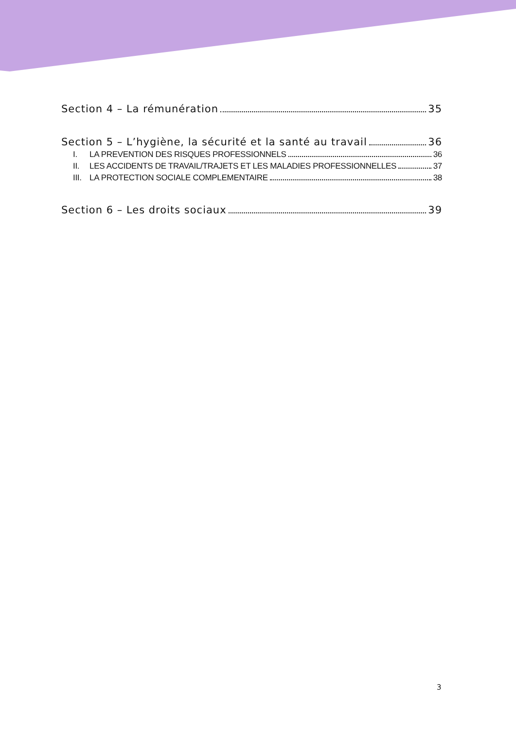Section 4 – La rémunération 35
Section 5 – L’hygiène, la sécurité et la santé au travail 36
I. LA PREVENTION DES RISQUES PROFESSIONNELS 36
II. LES ACCIDENTS DE TRAVAIL/TRAJETS ET LES MALADIES PROFESSIONNELLES 37
III. LA PROTECTION SOCIALE COMPLEMENTAIRE 38
Section 6 – Les droits sociaux 39
3